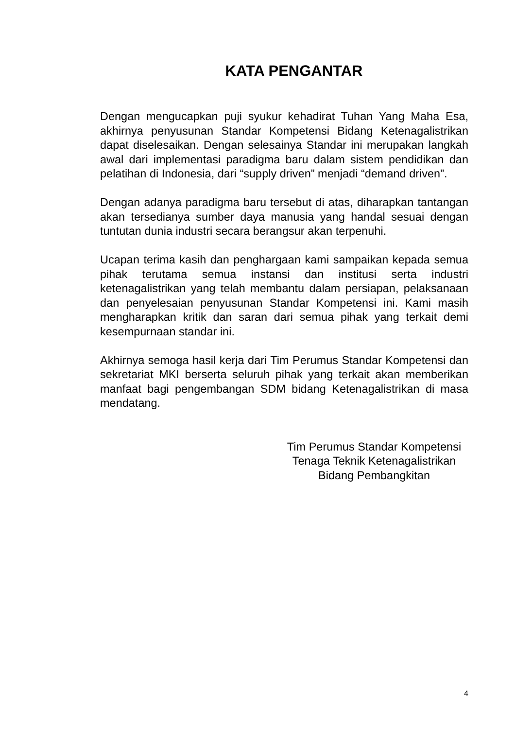KATA PENGANTAR
Dengan mengucapkan puji syukur kehadirat Tuhan Yang Maha Esa, akhirnya penyusunan Standar Kompetensi Bidang Ketenagalistrikan dapat diselesaikan. Dengan selesainya Standar ini merupakan langkah awal dari implementasi paradigma baru dalam sistem pendidikan dan pelatihan di Indonesia, dari “supply driven” menjadi “demand driven”.
Dengan adanya paradigma baru tersebut di atas, diharapkan tantangan akan tersedianya sumber daya manusia yang handal sesuai dengan tuntutan dunia industri secara berangsur akan terpenuhi.
Ucapan terima kasih dan penghargaan kami sampaikan kepada semua pihak terutama semua instansi dan institusi serta industri ketenagalistrikan yang telah membantu dalam persiapan, pelaksanaan dan penyelesaian penyusunan Standar Kompetensi ini. Kami masih mengharapkan kritik dan saran dari semua pihak yang terkait demi kesempurnaan standar ini.
Akhirnya semoga hasil kerja dari Tim Perumus Standar Kompetensi dan sekretariat MKI berserta seluruh pihak yang terkait akan memberikan manfaat bagi pengembangan SDM bidang Ketenagalistrikan di masa mendatang.
Tim Perumus Standar Kompetensi
Tenaga Teknik Ketenagalistrikan
Bidang Pembangkitan
4